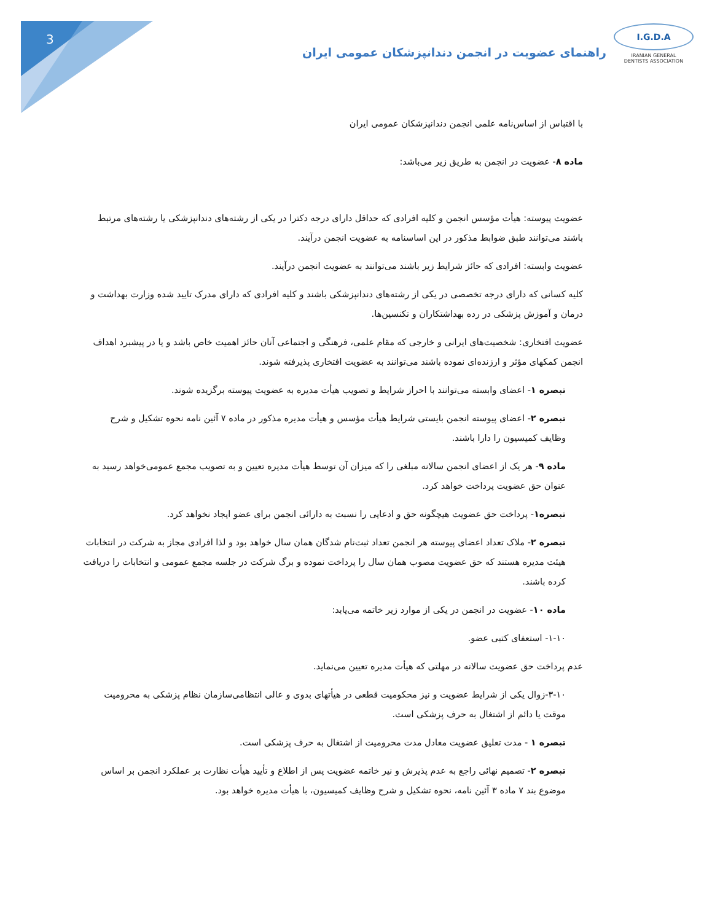3
I.G.D.A
IRANIAN GENERAL
DENTISTS ASSOCIATION
راهنمای عضویت در انجمن دندانپزشکان عمومی ایران
با اقتباس از اساس‌نامه علمی انجمن دندانپزشکان عمومی ایران
ماده ۸- عضویت در انجمن به طریق زیر می‌باشد:
عضویت پیوسته: هیأت مؤسس انجمن و کلیه افرادی که حداقل دارای درجه دکترا در یکی از رشته‌های دندانپزشکی یا رشته‌های مرتبط باشند می‌توانند طبق ضوابط مذکور در این اساسنامه به عضویت انجمن درآیند.
عضویت وابسته: افرادی که حائز شرایط زیر باشند می‌توانند به عضویت انجمن درآیند.
کلیه کسانی که دارای درجه تخصصی در یکی از رشته‌های دندانپزشکی باشند و کلیه افرادی که دارای مدرک تایید شده وزارت بهداشت و درمان و آموزش پزشکی در رده بهداشتکاران و تکنسین‌ها.
عضویت افتخاری: شخصیت‌های ایرانی و خارجی که مقام علمی، فرهنگی و اجتماعی آنان حائز اهمیت خاص باشد و یا در پیشبرد اهداف انجمن کمکهای مؤثر و ارزنده‌ای نموده باشند می‌توانند به عضویت افتخاری پذیرفته شوند.
تبصره ۱- اعضای وابسته می‌توانند با احراز شرایط و تصویب هیأت مدیره به عضویت پیوسته برگزیده شوند.
تبصره ۲- اعضای پیوسته انجمن بایستی شرایط هیأت مؤسس و هیأت مدیره مذکور در ماده ۷ آئین نامه نحوه تشکیل و شرح وظایف کمیسیون را دارا باشند.
ماده ۹- هر یک از اعضای انجمن سالانه مبلغی را که میزان آن توسط هیأت مدیره تعیین و به تصویب مجمع عمومی‌خواهد رسید به عنوان حق عضویت پرداخت خواهد کرد.
تبصره۱- پرداخت حق عضویت هیچگونه حق و ادعایی را نسبت به دارائی انجمن برای عضو ایجاد نخواهد کرد.
تبصره ۲- ملاک تعداد اعضای پیوسته هر انجمن تعداد ثبت‌نام شدگان همان سال خواهد بود و لذا افرادی مجاز به شرکت در انتخابات هیئت مدیره هستند که حق عضویت مصوب همان سال را پرداخت نموده و برگ شرکت در جلسه مجمع عمومی و انتخابات را دریافت کرده باشند.
ماده ۱۰- عضویت در انجمن در یکی از موارد زیر خاتمه می‌یابد:
۱-۱۰- استعفای کتبی عضو.
عدم پرداخت حق عضویت سالانه در مهلتی که هیأت مدیره تعیین می‌نماید.
۳-۱۰-زوال یکی از شرایط عضویت و نیز محکومیت قطعی در هیأتهای بدوی و عالی انتظامی‌سازمان نظام پزشکی به محرومیت موقت یا دائم از اشتغال به حرف پزشکی است.
تبصره ۱ - مدت تعلیق عضویت معادل مدت محرومیت از اشتغال به حرف پزشکی است.
تبصره ۲- تصمیم نهائی راجع به عدم پذیرش و نیر خاتمه عضویت پس از اطلاع و تأیید هیأت نظارت بر عملکرد انجمن بر اساس موضوع بند ۷ ماده ۳ آئین نامه، نحوه تشکیل و شرح وظایف کمیسیون، با هیأت مدیره خواهد بود.